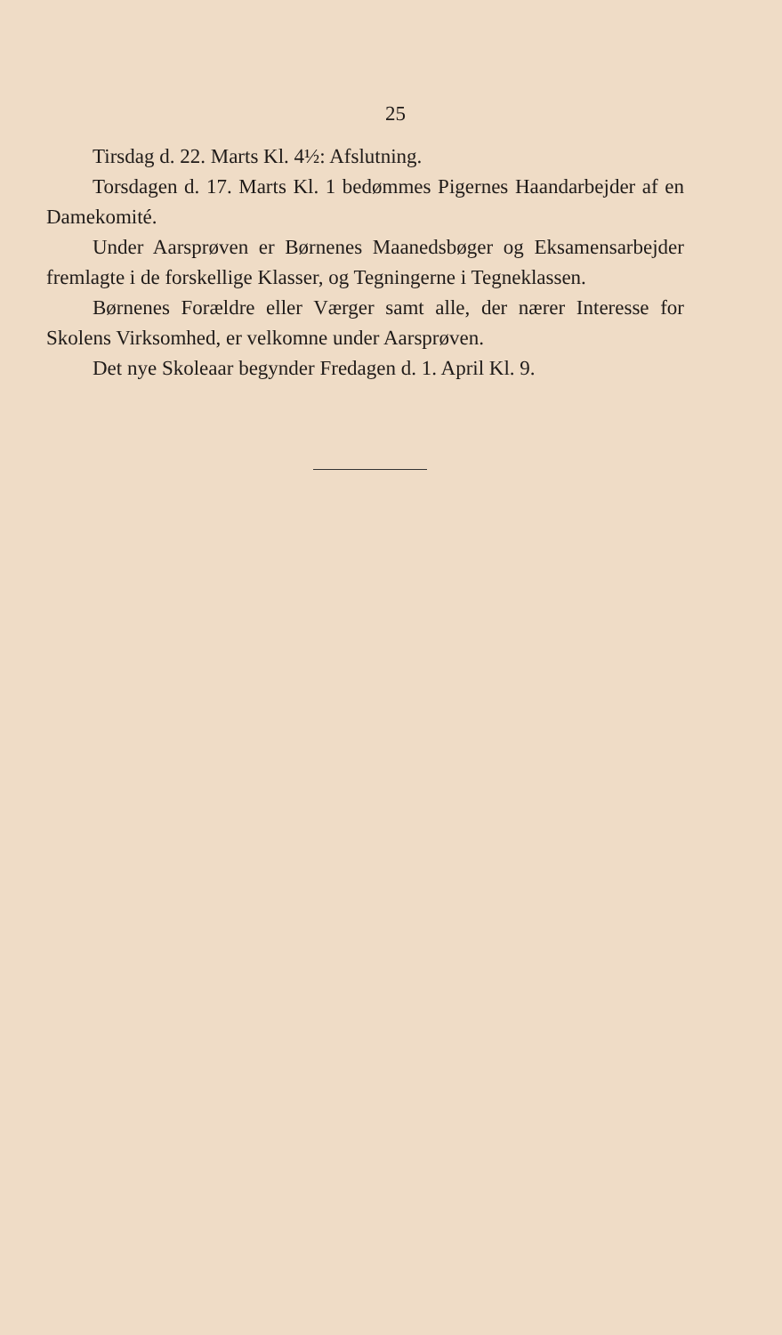25
Tirsdag d. 22. Marts Kl. 4½: Afslutning.
Torsdagen d. 17. Marts Kl. 1 bedømmes Pigernes Haandarbejder af en Damekomité.
Under Aarsprøven er Børnenes Maanedsbøger og Eksamensarbejder fremlagte i de forskellige Klasser, og Tegningerne i Tegneklassen.
Børnenes Forældre eller Værger samt alle, der nærer Interesse for Skolens Virksomhed, er velkomne under Aarsprøven.
Det nye Skoleaar begynder Fredagen d. 1. April Kl. 9.